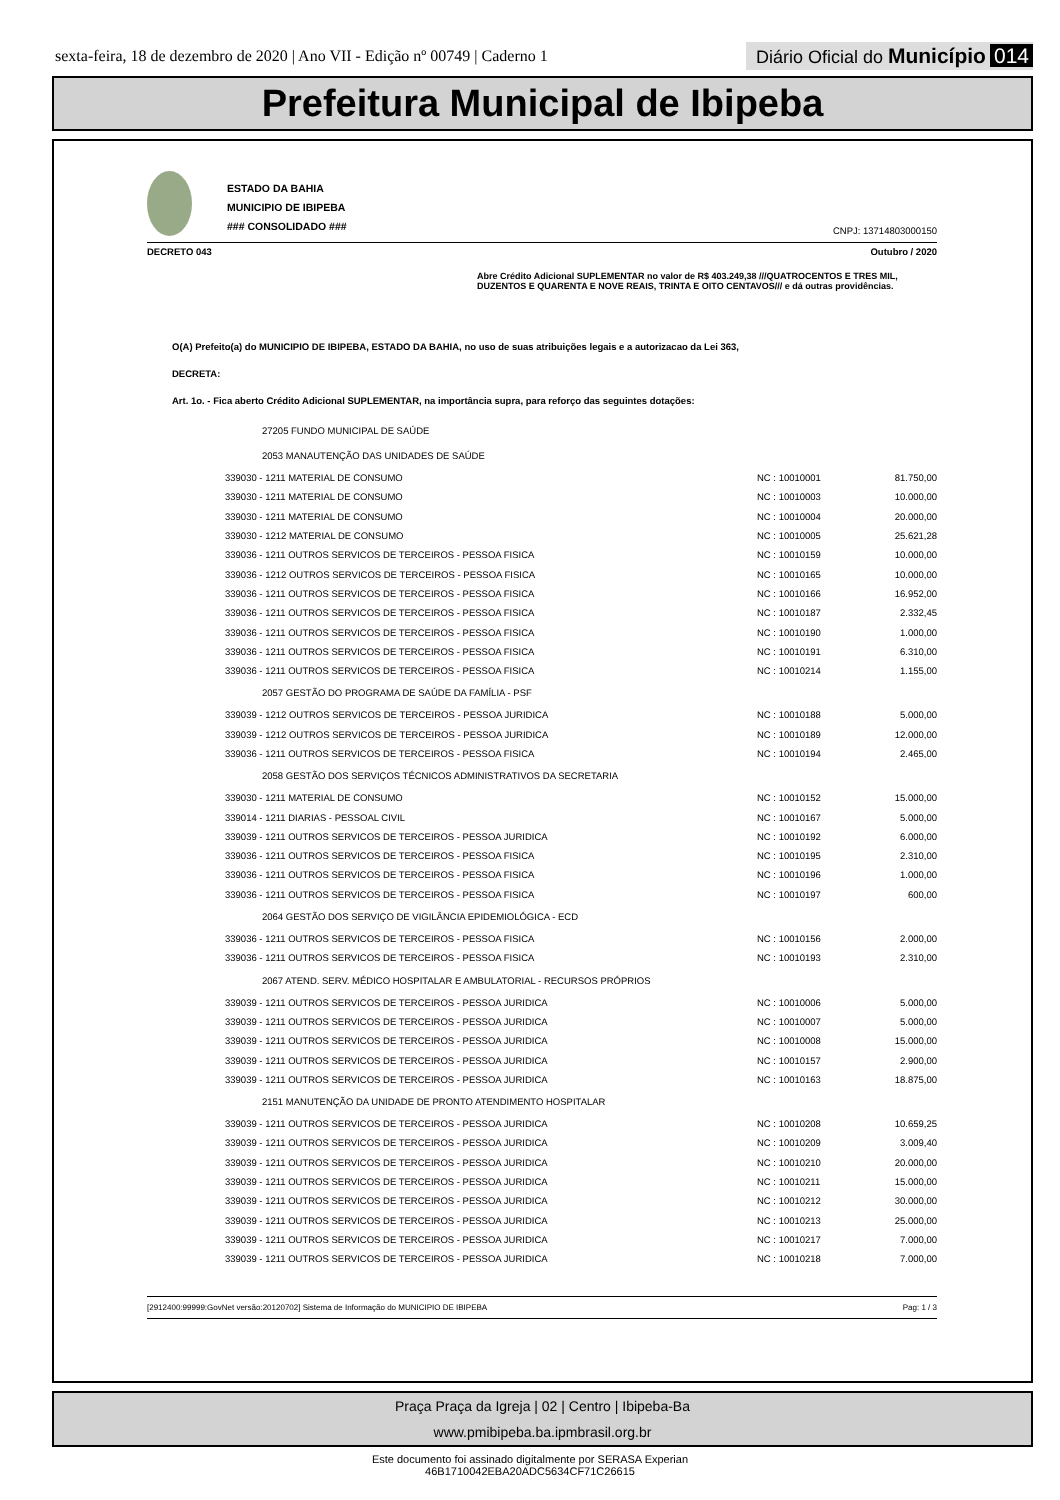sexta-feira, 18 de dezembro de 2020 | Ano VII - Edição nº 00749 | Caderno 1
Diário Oficial do Município 014
Prefeitura Municipal de Ibipeba
ESTADO DA BAHIA
MUNICIPIO DE IBIPEBA
### CONSOLIDADO ###
CNPJ: 13714803000150
DECRETO 043 Outubro / 2020
Abre Crédito Adicional SUPLEMENTAR no valor de R$ 403.249,38 ///QUATROCENTOS E TRES MIL, DUZENTOS E QUARENTA E NOVE REAIS, TRINTA E OITO CENTAVOS/// e dá outras providências.
O(A) Prefeito(a) do MUNICIPIO DE IBIPEBA, ESTADO DA BAHIA, no uso de suas atribuições legais e a autorizacao da Lei 363,
DECRETA:
Art. 1o. - Fica aberto Crédito Adicional SUPLEMENTAR, na importância supra, para reforço das seguintes dotações:
| 27205 FUNDO MUNICIPAL DE SAÚDE | | |
| 2053 MANAUTENÇÃO DAS UNIDADES DE SAÚDE | | |
| 339030 - 1211 MATERIAL DE CONSUMO | NC : 10010001 | 81.750,00 |
| 339030 - 1211 MATERIAL DE CONSUMO | NC : 10010003 | 10.000,00 |
| 339030 - 1211 MATERIAL DE CONSUMO | NC : 10010004 | 20.000,00 |
| 339030 - 1212 MATERIAL DE CONSUMO | NC : 10010005 | 25.621,28 |
| 339036 - 1211 OUTROS SERVICOS DE TERCEIROS - PESSOA FISICA | NC : 10010159 | 10.000,00 |
| 339036 - 1212 OUTROS SERVICOS DE TERCEIROS - PESSOA FISICA | NC : 10010165 | 10.000,00 |
| 339036 - 1211 OUTROS SERVICOS DE TERCEIROS - PESSOA FISICA | NC : 10010166 | 16.952,00 |
| 339036 - 1211 OUTROS SERVICOS DE TERCEIROS - PESSOA FISICA | NC : 10010187 | 2.332,45 |
| 339036 - 1211 OUTROS SERVICOS DE TERCEIROS - PESSOA FISICA | NC : 10010190 | 1.000,00 |
| 339036 - 1211 OUTROS SERVICOS DE TERCEIROS - PESSOA FISICA | NC : 10010191 | 6.310,00 |
| 339036 - 1211 OUTROS SERVICOS DE TERCEIROS - PESSOA FISICA | NC : 10010214 | 1.155,00 |
| 2057 GESTÃO DO PROGRAMA DE SAÚDE DA FAMÍLIA - PSF | | |
| 339039 - 1212 OUTROS SERVICOS DE TERCEIROS - PESSOA JURIDICA | NC : 10010188 | 5.000,00 |
| 339039 - 1212 OUTROS SERVICOS DE TERCEIROS - PESSOA JURIDICA | NC : 10010189 | 12.000,00 |
| 339036 - 1211 OUTROS SERVICOS DE TERCEIROS - PESSOA FISICA | NC : 10010194 | 2.465,00 |
| 2058 GESTÃO DOS SERVIÇOS TÉCNICOS ADMINISTRATIVOS DA SECRETARIA | | |
| 339030 - 1211 MATERIAL DE CONSUMO | NC : 10010152 | 15.000,00 |
| 339014 - 1211 DIARIAS - PESSOAL CIVIL | NC : 10010167 | 5.000,00 |
| 339039 - 1211 OUTROS SERVICOS DE TERCEIROS - PESSOA JURIDICA | NC : 10010192 | 6.000,00 |
| 339036 - 1211 OUTROS SERVICOS DE TERCEIROS - PESSOA FISICA | NC : 10010195 | 2.310,00 |
| 339036 - 1211 OUTROS SERVICOS DE TERCEIROS - PESSOA FISICA | NC : 10010196 | 1.000,00 |
| 339036 - 1211 OUTROS SERVICOS DE TERCEIROS - PESSOA FISICA | NC : 10010197 | 600,00 |
| 2064 GESTÃO DOS SERVIÇO DE VIGILÂNCIA EPIDEMIOLÓGICA - ECD | | |
| 339036 - 1211 OUTROS SERVICOS DE TERCEIROS - PESSOA FISICA | NC : 10010156 | 2.000,00 |
| 339036 - 1211 OUTROS SERVICOS DE TERCEIROS - PESSOA FISICA | NC : 10010193 | 2.310,00 |
| 2067 ATEND. SERV. MÉDICO HOSPITALAR E AMBULATORIAL - RECURSOS PRÓPRIOS | | |
| 339039 - 1211 OUTROS SERVICOS DE TERCEIROS - PESSOA JURIDICA | NC : 10010006 | 5.000,00 |
| 339039 - 1211 OUTROS SERVICOS DE TERCEIROS - PESSOA JURIDICA | NC : 10010007 | 5.000,00 |
| 339039 - 1211 OUTROS SERVICOS DE TERCEIROS - PESSOA JURIDICA | NC : 10010008 | 15.000,00 |
| 339039 - 1211 OUTROS SERVICOS DE TERCEIROS - PESSOA JURIDICA | NC : 10010157 | 2.900,00 |
| 339039 - 1211 OUTROS SERVICOS DE TERCEIROS - PESSOA JURIDICA | NC : 10010163 | 18.875,00 |
| 2151 MANUTENÇÃO DA UNIDADE DE PRONTO ATENDIMENTO HOSPITALAR | | |
| 339039 - 1211 OUTROS SERVICOS DE TERCEIROS - PESSOA JURIDICA | NC : 10010208 | 10.659,25 |
| 339039 - 1211 OUTROS SERVICOS DE TERCEIROS - PESSOA JURIDICA | NC : 10010209 | 3.009,40 |
| 339039 - 1211 OUTROS SERVICOS DE TERCEIROS - PESSOA JURIDICA | NC : 10010210 | 20.000,00 |
| 339039 - 1211 OUTROS SERVICOS DE TERCEIROS - PESSOA JURIDICA | NC : 10010211 | 15.000,00 |
| 339039 - 1211 OUTROS SERVICOS DE TERCEIROS - PESSOA JURIDICA | NC : 10010212 | 30.000,00 |
| 339039 - 1211 OUTROS SERVICOS DE TERCEIROS - PESSOA JURIDICA | NC : 10010213 | 25.000,00 |
| 339039 - 1211 OUTROS SERVICOS DE TERCEIROS - PESSOA JURIDICA | NC : 10010217 | 7.000,00 |
| 339039 - 1211 OUTROS SERVICOS DE TERCEIROS - PESSOA JURIDICA | NC : 10010218 | 7.000,00 |
[2912400:99999:GovNet versão:20120702] Sistema de Informação do MUNICIPIO DE IBIPEBA Pag: 1 / 3
Praça Praça da Igreja | 02 | Centro | Ibipeba-Ba
www.pmibipeba.ba.ipmbrasil.org.br
Este documento foi assinado digitalmente por SERASA Experian
46B1710042EBA20ADC5634CF71C26615